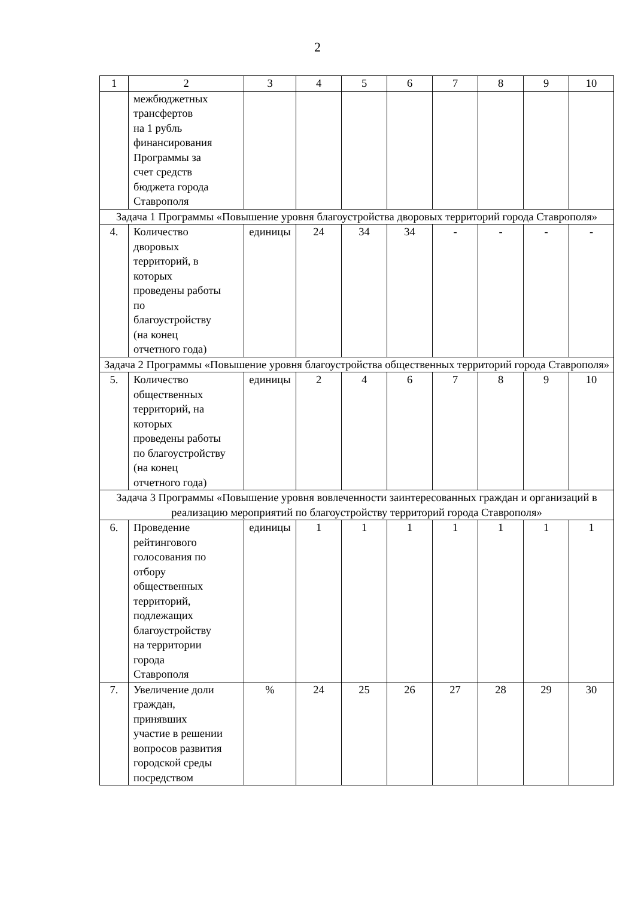2
| 1 | 2 | 3 | 4 | 5 | 6 | 7 | 8 | 9 | 10 |
| | межбюджетных трансфертов на 1 рубль финансирования Программы за счет средств бюджета города Ставрополя | | | | | | | | |
| Задача 1 Программы «Повышение уровня благоустройства дворовых территорий города Ставрополя» | | | | | | | | | |
| 4. | Количество дворовых территорий, в которых проведены работы по благоустройству (на конец отчетного года) | единицы | 24 | 34 | 34 | - | - | - | - |
| Задача 2 Программы «Повышение уровня благоустройства общественных территорий города Ставрополя» | | | | | | | | | |
| 5. | Количество общественных территорий, на которых проведены работы по благоустройству (на конец отчетного года) | единицы | 2 | 4 | 6 | 7 | 8 | 9 | 10 |
| Задача 3 Программы «Повышение уровня вовлеченности заинтересованных граждан и организаций в реализацию мероприятий по благоустройству территорий города Ставрополя» | | | | | | | | | |
| 6. | Проведение рейтингового голосования по отбору общественных территорий, подлежащих благоустройству на территории города Ставрополя | единицы | 1 | 1 | 1 | 1 | 1 | 1 | 1 |
| 7. | Увеличение доли граждан, принявших участие в решении вопросов развития городской среды посредством | % | 24 | 25 | 26 | 27 | 28 | 29 | 30 |